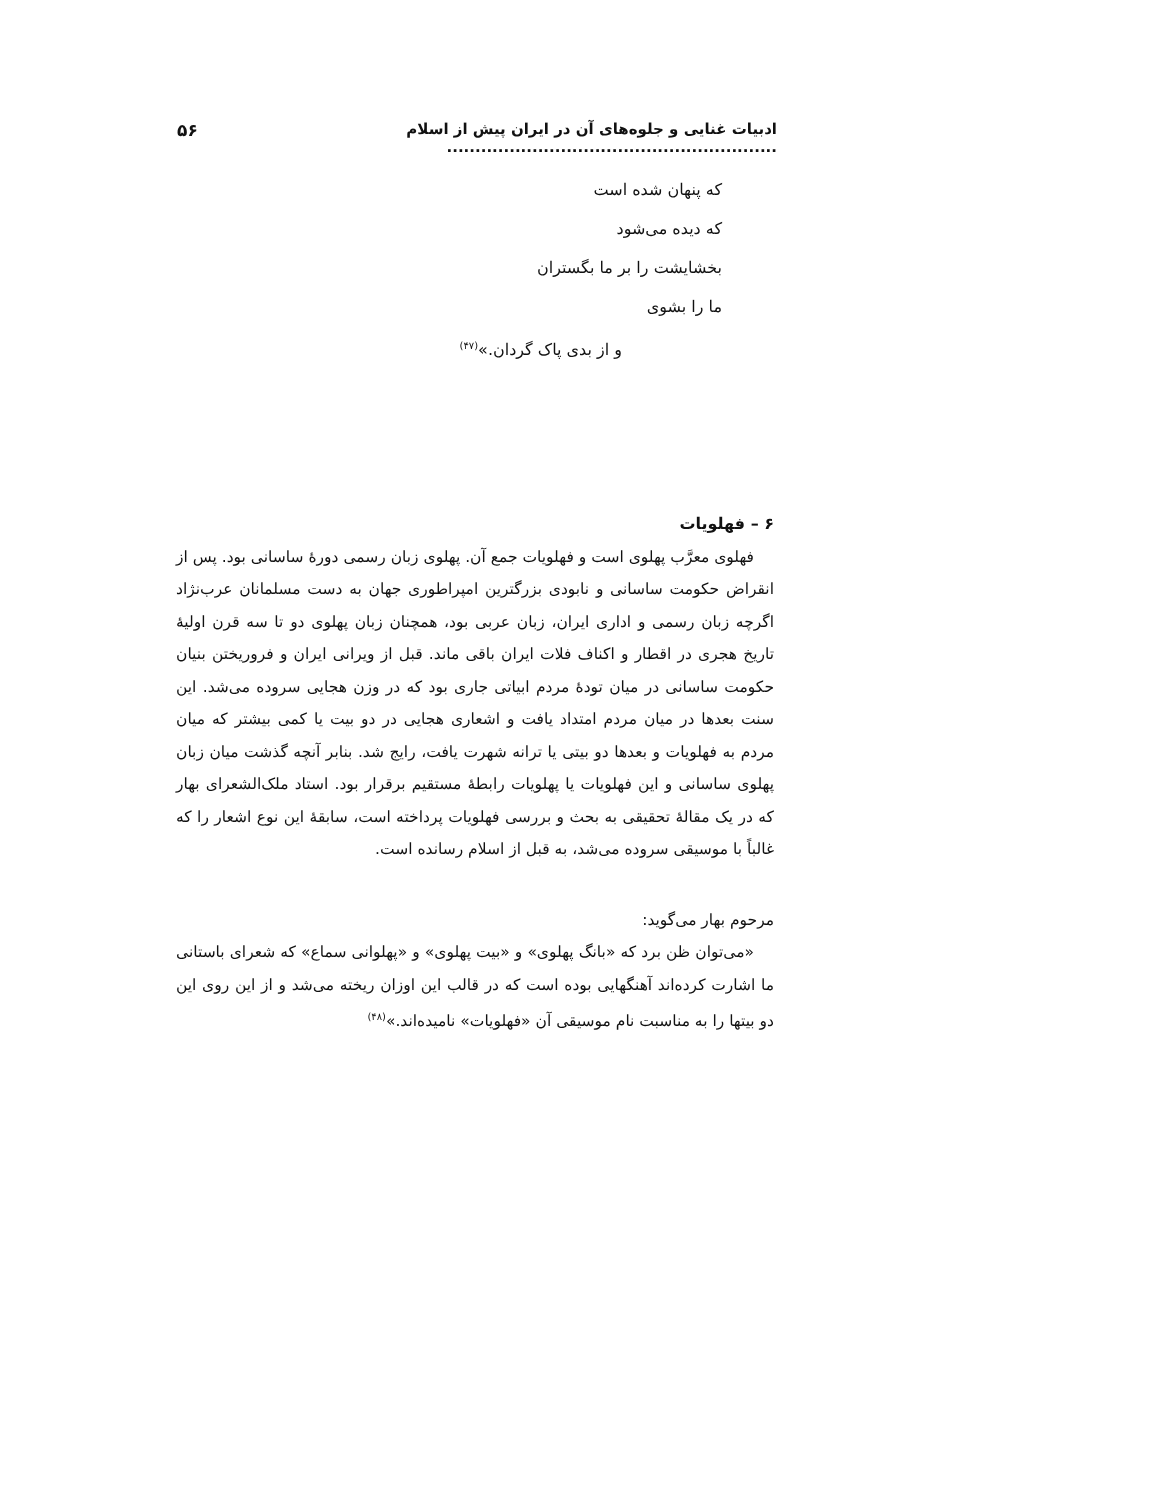ادبیات غنایی و جلوه‌های آن در ایران پیش از اسلام .......................................................... ۵۶
که پنهان شده است
که دیده می‌شود
بخشایشت را بر ما بگستران
ما را بشوی
و از بدی پاک گردان.»<sup>(۴۷)</sup>
۶ – فهلویات
فهلوی معرَّب پهلوی است و فهلویات جمع آن. پهلوی زبان رسمی دورهٔ ساسانی بود. پس از انقراض حکومت ساسانی و نابودی بزرگترین امپراطوری جهان به دست مسلمانان عرب‌نژاد اگرچه زبان رسمی و اداری ایران، زبان عربی بود، همچنان زبان پهلوی دو تا سه قرن اولیهٔ تاریخ هجری در اقطار و اکناف فلات ایران باقی ماند. قبل از ویرانی ایران و فروریختن بنیان حکومت ساسانی در میان تودهٔ مردم ابیاتی جاری بود که در وزن هجایی سروده می‌شد. این سنت بعدها در میان مردم امتداد یافت و اشعاری هجایی در دو بیت یا کمی بیشتر که میان مردم به فهلویات و بعدها دو بیتی یا ترانه شهرت یافت، رایج شد. بنابر آنچه گذشت میان زبان پهلوی ساسانی و این فهلویات یا پهلویات رابطهٔ مستقیم برقرار بود. استاد ملک‌الشعرای بهار که در یک مقالهٔ تحقیقی به بحث و بررسی فهلویات پرداخته است، سابقهٔ این نوع اشعار را که غالباً با موسیقی سروده می‌شد، به قبل از اسلام رسانده است.
مرحوم بهار می‌گوید:
«می‌توان ظن برد که «بانگ پهلوی» و «بیت پهلوی» و «پهلوانی سماع» که شعرای باستانی ما اشارت کرده‌اند آهنگهایی بوده است که در قالب این اوزان ریخته می‌شد و از این روی این دو بیتها را به مناسبت نام موسیقی آن «فهلویات» نامیده‌اند.»<sup>(۴۸)</sup>